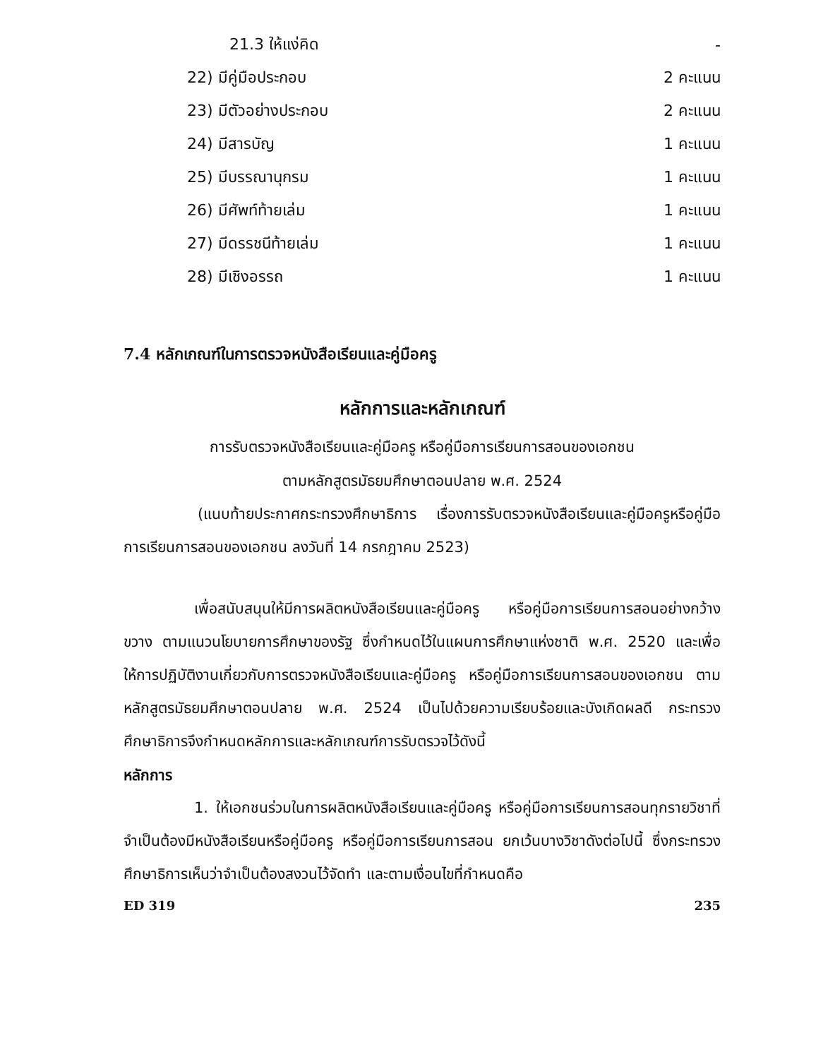21.3 ให้แง่คิด -
22) มีคู่มือประกอบ 2 คะแนน
23) มีตัวอย่างประกอบ 2 คะแนน
24) มีสารบัญ 1 คะแนน
25) มีบรรณานุกรม 1 คะแนน
26) มีศัพท์ท้ายเล่ม 1 คะแนน
27) มีดรรชนีท้ายเล่ม 1 คะแนน
28) มีเชิงอรรถ 1 คะแนน
7.4 หลักเกณฑ์ในการตรวจหนังสือเรียนและคู่มือครู
หลักการและหลักเกณฑ์
การรับตรวจหนังสือเรียนและคู่มือครู หรือคู่มือการเรียนการสอนของเอกชน
ตามหลักสูตรมัธยมศึกษาตอนปลาย พ.ศ. 2524
(แนบท้ายประกาศกระทรวงศึกษาธิการ เรื่องการรับตรวจหนังสือเรียนและคู่มือครูหรือคู่มือการเรียนการสอนของเอกชน ลงวันที่ 14 กรกฎาคม 2523)
เพื่อสนับสนุนให้มีการผลิตหนังสือเรียนและคู่มือครู หรือคู่มือการเรียนการสอนอย่างกว้างขวาง ตามแนวนโยบายการศึกษาของรัฐ ซึ่งกำหนดไว้ในแผนการศึกษาแห่งชาติ พ.ศ. 2520 และเพื่อให้การปฏิบัติงานเกี่ยวกับการตรวจหนังสือเรียนและคู่มือครู หรือคู่มือการเรียนการสอนของเอกชน ตามหลักสูตรมัธยมศึกษาตอนปลาย พ.ศ. 2524 เป็นไปด้วยความเรียบร้อยและบังเกิดผลดี กระทรวงศึกษาธิการจึงกำหนดหลักการและหลักเกณฑ์การรับตรวจไว้ดังนี้
หลักการ
1. ให้เอกชนร่วมในการผลิตหนังสือเรียนและคู่มือครู หรือคู่มือการเรียนการสอนทุกรายวิชาที่จำเป็นต้องมีหนังสือเรียนหรือคู่มือครู หรือคู่มือการเรียนการสอน ยกเว้นบางวิชาดังต่อไปนี้ ซึ่งกระทรวงศึกษาธิการเห็นว่าจำเป็นต้องสงวนไว้จัดทำ และตามเงื่อนไขที่กำหนดคือ
ED 319 235